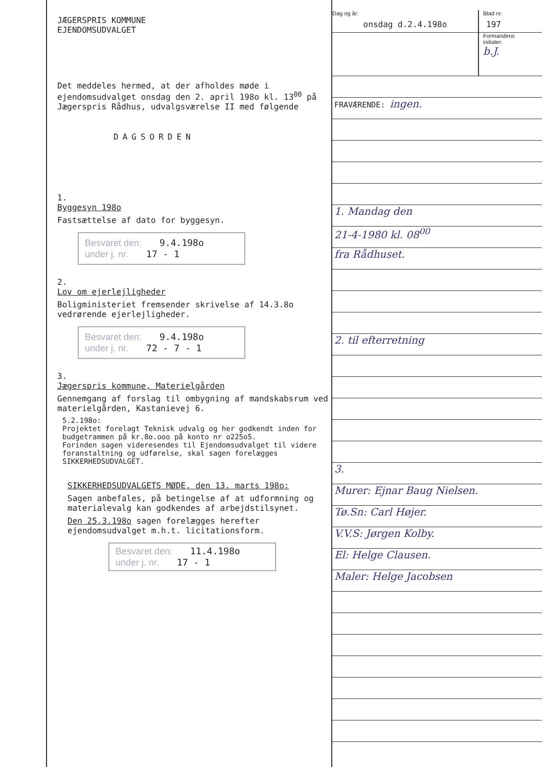JÆGERSPRIS KOMMUNE
EJENDOMSUDVALGET
Det meddeles hermed, at der afholdes møde i ejendomsudvalget onsdag den 2. april 198o kl. 13<sup>00</sup> på Jægerspris Rådhus, udvalgsværelse II med følgende
DAGSORDEN
1.
Byggesyn 198o
Fastsættelse af dato for byggesyn.
Besvaret den: 9.4.198o
under j. nr. 17 - 1
2.
Lov om ejerlejligheder
Boligministeriet fremsender skrivelse af 14.3.8o vedrørende ejerlejligheder.
Besvaret den: 9.4.198o
under j. nr. 72 - 7 - 1
3.
Jægerspris kommune, Materielgården
Gennemgang af forslag til ombygning af mandskabsrum ved materielgården, Kastanievej 6.
5.2.198o:
Projektet forelagt Teknisk udvalg og her godkendt inden for budgetrammen på kr.8o.ooo på konto nr o225o5.
Forinden sagen videresendes til Ejendomsudvalget til videre foranstaltning og udførelse, skal sagen forelægges SIKKERHEDSUDVALGET.
SIKKERHEDSUDVALGETS MØDE, den 13. marts 198o:
Sagen anbefales, på betingelse af at udformning og materialevalg kan godkendes af arbejdstilsynet.
Den 25.3.198o sagen forelægges herefter ejendomsudvalget m.h.t. licitationsform.
Besvaret den: 11.4.198o
under j. nr. 17 - 1
Dag og år:
onsdag d.2.4.198o
Blad nr.
197
Formandens
initialer:
b.J.
FRAVÆRENDE: ingen.
1. Mandag den
21-4-1980 kl. 08<sup>00</sup>
fra Rådhuset.
2. til efterretning
3.
Murer: Ejnar Baug Nielsen.
Tø.Sn: Carl Højer.
V.V.S: Jørgen Kolby.
El: Helge Clausen.
Maler: Helge Jacobsen